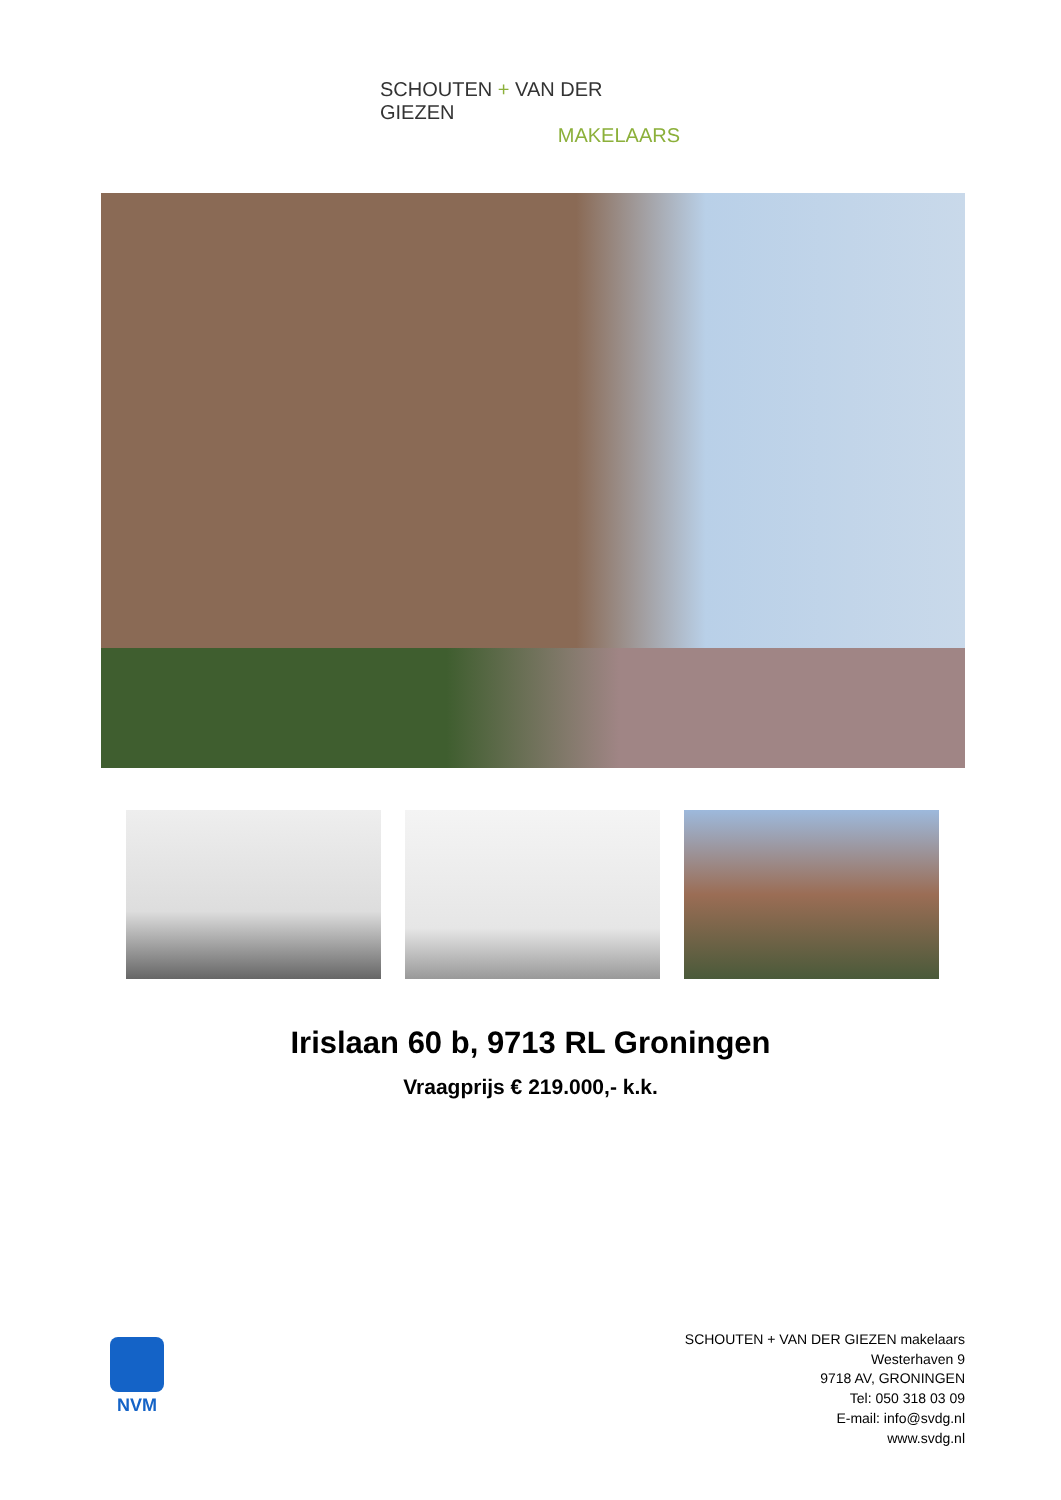SCHOUTEN + VAN DER GIEZEN
MAKELAARS
Irislaan 60 b, 9713 RL Groningen
Vraagprijs € 219.000,- k.k.
NVM
SCHOUTEN + VAN DER GIEZEN makelaars
Westerhaven 9
9718 AV, GRONINGEN
Tel: 050 318 03 09
E-mail: info@svdg.nl
www.svdg.nl